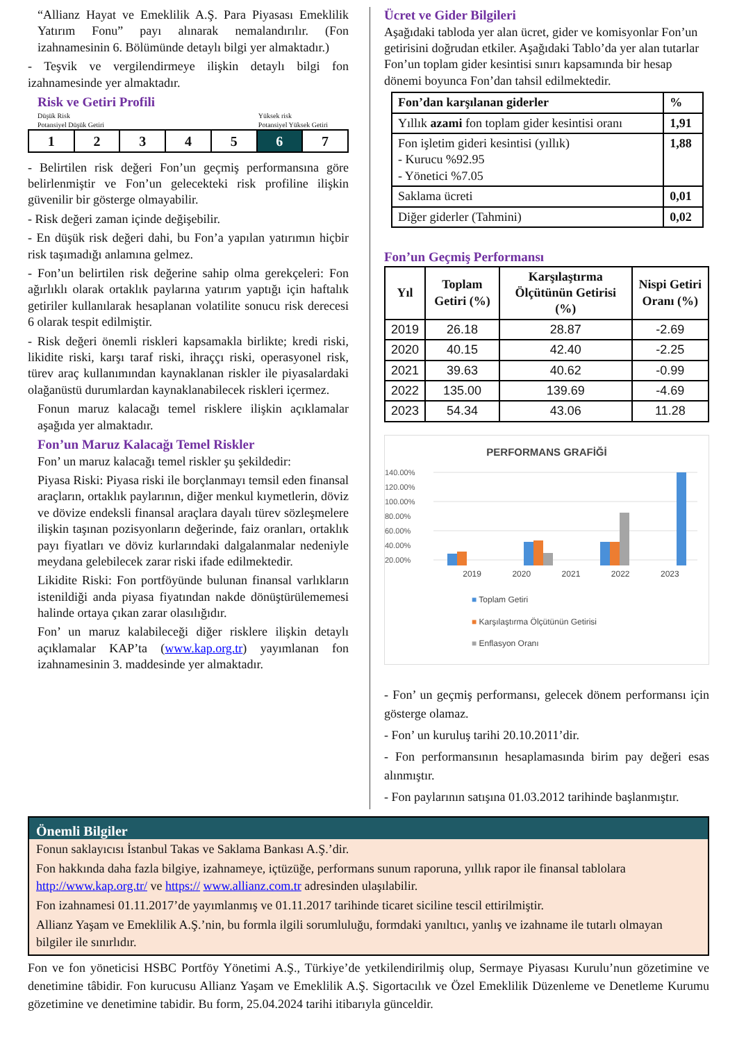“Allianz Hayat ve Emeklilik A.Ş. Para Piyasası Emeklilik Yatırım Fonu” payı alınarak nemalandırılır. (Fon izahnamesinin 6. Bölümünde detaylı bilgi yer almaktadır.)
- Teşvik ve vergilendirmeye ilişkin detaylı bilgi fon izahnamesinde yer almaktadır.
Risk ve Getiri Profili
Düşük Risk
Potansiyel Düşük Getiri Yüksek risk
Potansiyel Yüksek Getiri
| 1 | 2 | 3 | 4 | 5 | 6 | 7 |
- Belirtilen risk değeri Fon’un geçmiş performansına göre belirlenmiştir ve Fon’un gelecekteki risk profiline ilişkin güvenilir bir gösterge olmayabilir.
- Risk değeri zaman içinde değişebilir.
- En düşük risk değeri dahi, bu Fon’a yapılan yatırımın hiçbir risk taşımadığı anlamına gelmez.
- Fon’un belirtilen risk değerine sahip olma gerekçeleri: Fon ağırlıklı olarak ortaklık paylarına yatırım yaptığı için haftalık getiriler kullanılarak hesaplanan volatilite sonucu risk derecesi 6 olarak tespit edilmiştir.
- Risk değeri önemli riskleri kapsamakla birlikte; kredi riski, likidite riski, karşı taraf riski, ihraççı riski, operasyonel risk, türev araç kullanımından kaynaklanan riskler ile piyasalardaki olağanüstü durumlardan kaynaklanabilecek riskleri içermez.
Fonun maruz kalacağı temel risklere ilişkin açıklamalar aşağıda yer almaktadır.
Fon’un Maruz Kalacağı Temel Riskler
Fon’ un maruz kalacağı temel riskler şu şekildedir:
Piyasa Riski: Piyasa riski ile borçlanmayı temsil eden finansal araçların, ortaklık paylarının, diğer menkul kıymetlerin, döviz ve dövize endeksli finansal araçlara dayalı türev sözleşmelere ilişkin taşınan pozisyonların değerinde, faiz oranları, ortaklık payı fiyatları ve döviz kurlarındaki dalgalanmalar nedeniyle meydana gelebilecek zarar riski ifade edilmektedir.
Likidite Riski: Fon portföyünde bulunan finansal varlıkların istenildiği anda piyasa fiyatından nakde dönüştürülememesi halinde ortaya çıkan zarar olasılığıdır.
Fon’ un maruz kalabileceği diğer risklere ilişkin detaylı açıklamalar KAP’ta (www.kap.org.tr) yayımlanan fon izahnamesinin 3. maddesinde yer almaktadır.
Ücret ve Gider Bilgileri
Aşağıdaki tabloda yer alan ücret, gider ve komisyonlar Fon’un getirisini doğrudan etkiler. Aşağıdaki Tablo’da yer alan tutarlar Fon’un toplam gider kesintisi sınırı kapsamında bir hesap dönemi boyunca Fon’dan tahsil edilmektedir.
| Fon’dan karşılanan giderler | % |
| --- | --- |
| Yıllık azami fon toplam gider kesintisi oranı | 1,91 |
| Fon işletim gideri kesintisi (yıllık) - Kurucu %92.95 - Yönetici %7.05 | 1,88 |
| Saklama ücreti | 0,01 |
| Diğer giderler (Tahmini) | 0,02 |
Fon’un Geçmiş Performansı
| Yıl | Toplam Getiri (%) | Karşılaştırma Ölçütünün Getirisi (%) | Nispi Getiri Oranı (%) |
| --- | --- | --- | --- |
| 2019 | 26.18 | 28.87 | -2.69 |
| 2020 | 40.15 | 42.40 | -2.25 |
| 2021 | 39.63 | 40.62 | -0.99 |
| 2022 | 135.00 | 139.69 | -4.69 |
| 2023 | 54.34 | 43.06 | 11.28 |
PERFORMANS GRAFİĞİ
140.00%
120.00%
100.00%
80.00%
60.00%
40.00%
20.00%
2019 2020 2021 2022 2023
■ Toplam Getiri
■ Karşılaştırma Ölçütünün Getirisi
■ Enflasyon Oranı
- Fon’ un geçmiş performansı, gelecek dönem performansı için gösterge olamaz.
- Fon’ un kuruluş tarihi 20.10.2011’dir.
- Fon performansının hesaplamasında birim pay değeri esas alınmıştır.
- Fon paylarının satışına 01.03.2012 tarihinde başlanmıştır.
Önemli Bilgiler
Fonun saklayıcısı İstanbul Takas ve Saklama Bankası A.Ş.’dir.
Fon hakkında daha fazla bilgiye, izahnameye, içtüzüğe, performans sunum raporuna, yıllık rapor ile finansal tablolara http://www.kap.org.tr/ ve https:// www.allianz.com.tr adresinden ulaşılabilir.
Fon izahnamesi 01.11.2017’de yayımlanmış ve 01.11.2017 tarihinde ticaret siciline tescil ettirilmiştir.
Allianz Yaşam ve Emeklilik A.Ş.’nin, bu formla ilgili sorumluluğu, formdaki yanıltıcı, yanlış ve izahname ile tutarlı olmayan bilgiler ile sınırlıdır.
Fon ve fon yöneticisi HSBC Portföy Yönetimi A.Ş., Türkiye’de yetkilendirilmiş olup, Sermaye Piyasası Kurulu’nun gözetimine ve denetimine tâbidir. Fon kurucusu Allianz Yaşam ve Emeklilik A.Ş. Sigortacılık ve Özel Emeklilik Düzenleme ve Denetleme Kurumu gözetimine ve denetimine tabidir. Bu form, 25.04.2024 tarihi itibarıyla günceldir.